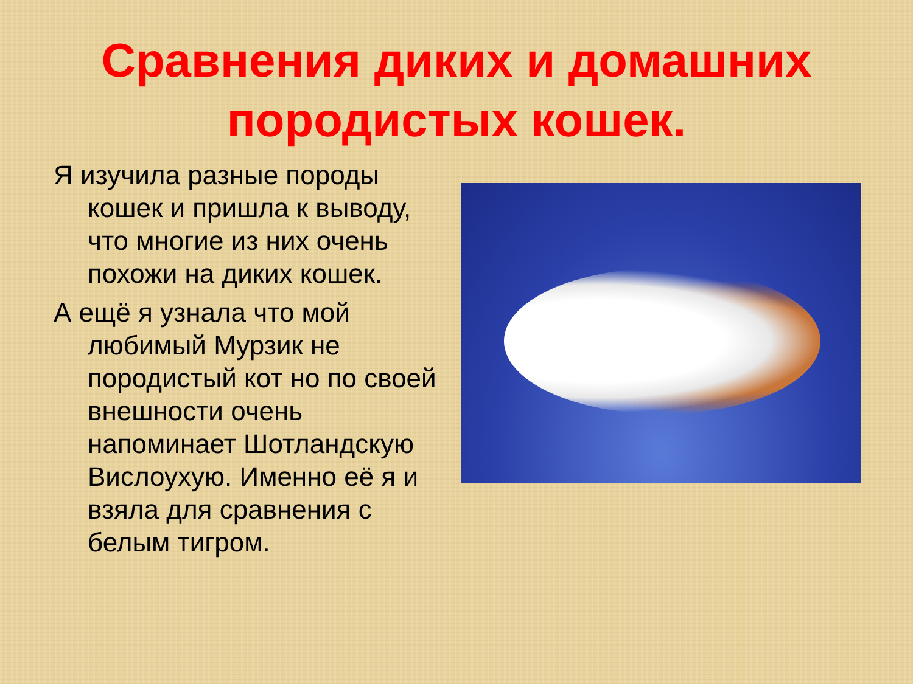Сравнения диких и домашних породистых кошек.
Я изучила разные породы кошек и пришла к выводу, что многие из них очень похожи на диких кошек.
А ещё я узнала что мой любимый Мурзик не породистый кот но по своей внешности очень напоминает Шотландскую Вислоухую. Именно её я и взяла для сравнения с белым тигром.